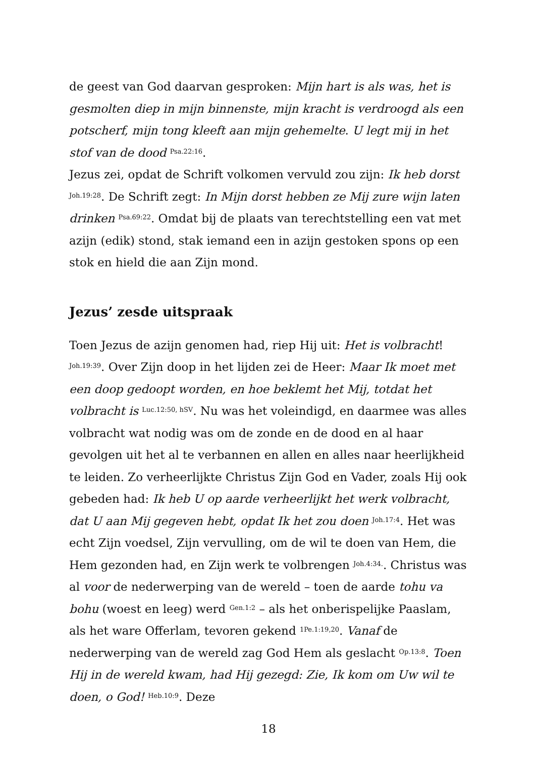de geest van God daarvan gesproken: Mijn hart is als was, het is gesmolten diep in mijn binnenste, mijn kracht is verdroogd als een potscherf, mijn tong kleeft aan mijn gehemelte. U legt mij in het stof van de dood <sup>Psa.22:16</sup>.
Jezus zei, opdat de Schrift volkomen vervuld zou zijn: Ik heb dorst <sup>Joh.19:28</sup>. De Schrift zegt: In Mijn dorst hebben ze Mij zure wijn laten drinken <sup>Psa.69:22</sup>. Omdat bij de plaats van terechtstelling een vat met azijn (edik) stond, stak iemand een in azijn gestoken spons op een stok en hield die aan Zijn mond.
Jezus’ zesde uitspraak
Toen Jezus de azijn genomen had, riep Hij uit: Het is volbracht! <sup>Joh.19:39</sup>. Over Zijn doop in het lijden zei de Heer: Maar Ik moet met een doop gedoopt worden, en hoe beklemt het Mij, totdat het volbracht is <sup>Luc.12:50, hSV</sup>. Nu was het voleindigd, en daarmee was alles volbracht wat nodig was om de zonde en de dood en al haar gevolgen uit het al te verbannen en allen en alles naar heerlijkheid te leiden. Zo verheerlijkte Christus Zijn God en Vader, zoals Hij ook gebeden had: Ik heb U op aarde verheerlijkt het werk volbracht, dat U aan Mij gegeven hebt, opdat Ik het zou doen <sup>Joh.17:4</sup>. Het was echt Zijn voedsel, Zijn vervulling, om de wil te doen van Hem, die Hem gezonden had, en Zijn werk te volbrengen <sup>Joh.4:34.</sup>. Christus was al voor de nederwerping van de wereld – toen de aarde tohu va bohu (woest en leeg) werd <sup>Gen.1:2</sup> – als het onberispelijke Paaslam, als het ware Offerlam, tevoren gekend <sup>1Pe.1:19,20</sup>. Vanaf de nederwerping van de wereld zag God Hem als geslacht <sup>Op.13:8</sup>. Toen Hij in de wereld kwam, had Hij gezegd: Zie, Ik kom om Uw wil te doen, o God! <sup>Heb.10:9</sup>. Deze
18